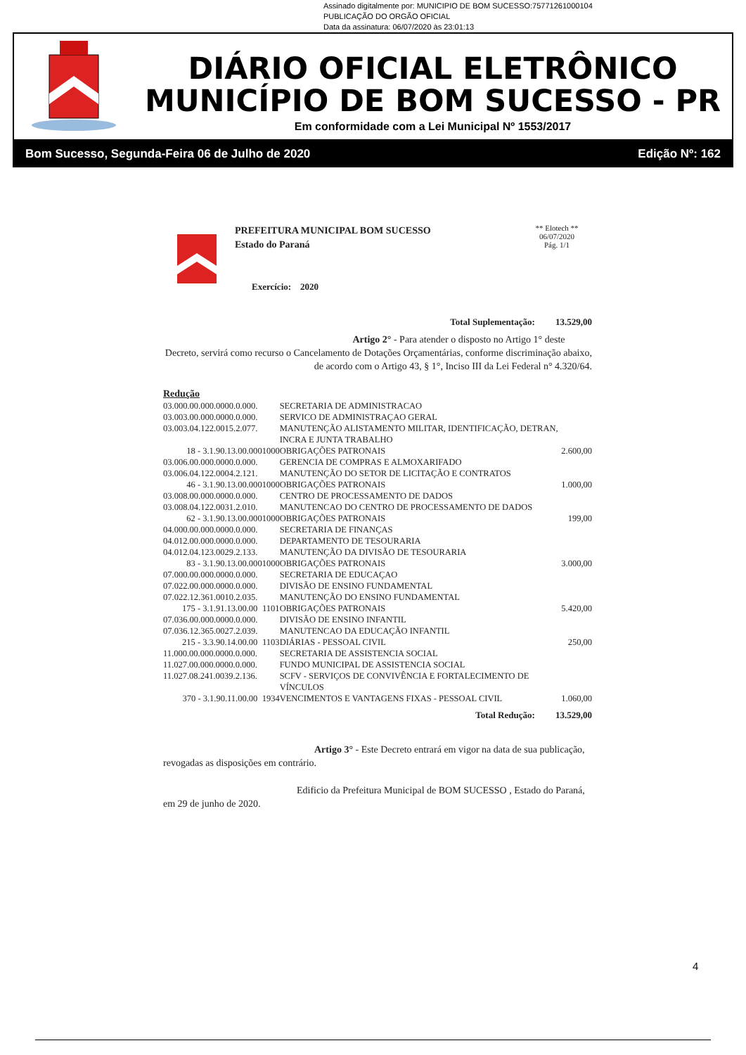Assinado digitalmente por: MUNICIPIO DE BOM SUCESSO:75771261000104
PUBLICAÇÃO DO ORGÃO OFICIAL
Data da assinatura: 06/07/2020 às 23:01:13
DIÁRIO OFICIAL ELETRÔNICO
MUNICÍPIO DE BOM SUCESSO - PR
Em conformidade com a Lei Municipal Nº 1553/2017
Bom Sucesso, Segunda-Feira 06 de Julho de 2020 Edição Nº: 162
PREFEITURA MUNICIPAL BOM SUCESSO
Estado do Paraná
Exercício: 2020
** Elotech **
06/07/2020
Pág. 1/1
Total Suplementação: 13.529,00
Artigo 2° - Para atender o disposto no Artigo 1° deste
Decreto, servirá como recurso o Cancelamento de Dotações Orçamentárias, conforme discriminação abaixo, de acordo com o Artigo 43, § 1°, Inciso III da Lei Federal n° 4.320/64.
Redução
| 03.000.00.000.0000.0.000. | | SECRETARIA DE ADMINISTRACAO | |
| 03.003.00.000.0000.0.000. | | SERVICO DE ADMINISTRAÇAO GERAL | |
| 03.003.04.122.0015.2.077. | | MANUTENÇÃO ALISTAMENTO MILITAR, IDENTIFICAÇÃO, DETRAN, INCRA E JUNTA TRABALHO | |
| 18 - 3.1.90.13.00.00 | 01000 | OBRIGAÇÕES PATRONAIS | 2.600,00 |
| 03.006.00.000.0000.0.000. | | GERENCIA DE COMPRAS E ALMOXARIFADO | |
| 03.006.04.122.0004.2.121. | | MANUTENÇÃO DO SETOR DE LICITAÇÃO E CONTRATOS | |
| 46 - 3.1.90.13.00.00 | 01000 | OBRIGAÇÕES PATRONAIS | 1.000,00 |
| 03.008.00.000.0000.0.000. | | CENTRO DE PROCESSAMENTO DE DADOS | |
| 03.008.04.122.0031.2.010. | | MANUTENCAO DO CENTRO DE PROCESSAMENTO DE DADOS | |
| 62 - 3.1.90.13.00.00 | 01000 | OBRIGAÇÕES PATRONAIS | 199,00 |
| 04.000.00.000.0000.0.000. | | SECRETARIA DE FINANÇAS | |
| 04.012.00.000.0000.0.000. | | DEPARTAMENTO DE TESOURARIA | |
| 04.012.04.123.0029.2.133. | | MANUTENÇÃO DA DIVISÃO DE TESOURARIA | |
| 83 - 3.1.90.13.00.00 | 01000 | OBRIGAÇÕES PATRONAIS | 3.000,00 |
| 07.000.00.000.0000.0.000. | | SECRETARIA DE EDUCAÇAO | |
| 07.022.00.000.0000.0.000. | | DIVISÃO DE ENSINO FUNDAMENTAL | |
| 07.022.12.361.0010.2.035. | | MANUTENÇÃO DO ENSINO FUNDAMENTAL | |
| 175 - 3.1.91.13.00.00 | 1101 | OBRIGAÇÕES PATRONAIS | 5.420,00 |
| 07.036.00.000.0000.0.000. | | DIVISÃO DE ENSINO INFANTIL | |
| 07.036.12.365.0027.2.039. | | MANUTENCAO DA EDUCAÇÃO INFANTIL | |
| 215 - 3.3.90.14.00.00 | 1103 | DIÁRIAS - PESSOAL CIVIL | 250,00 |
| 11.000.00.000.0000.0.000. | | SECRETARIA DE ASSISTENCIA SOCIAL | |
| 11.027.00.000.0000.0.000. | | FUNDO MUNICIPAL DE ASSISTENCIA SOCIAL | |
| 11.027.08.241.0039.2.136. | | SCFV - SERVIÇOS DE CONVIVÊNCIA E FORTALECIMENTO DE VÍNCULOS | |
| 370 - 3.1.90.11.00.00 | 1934 | VENCIMENTOS E VANTAGENS FIXAS - PESSOAL CIVIL | 1.060,00 |
Total Redução: 13.529,00
Artigo 3° - Este Decreto entrará em vigor na data de sua publicação, revogadas as disposições em contrário.
Edificio da Prefeitura Municipal de BOM SUCESSO , Estado do Paraná, em 29 de junho de 2020.
4